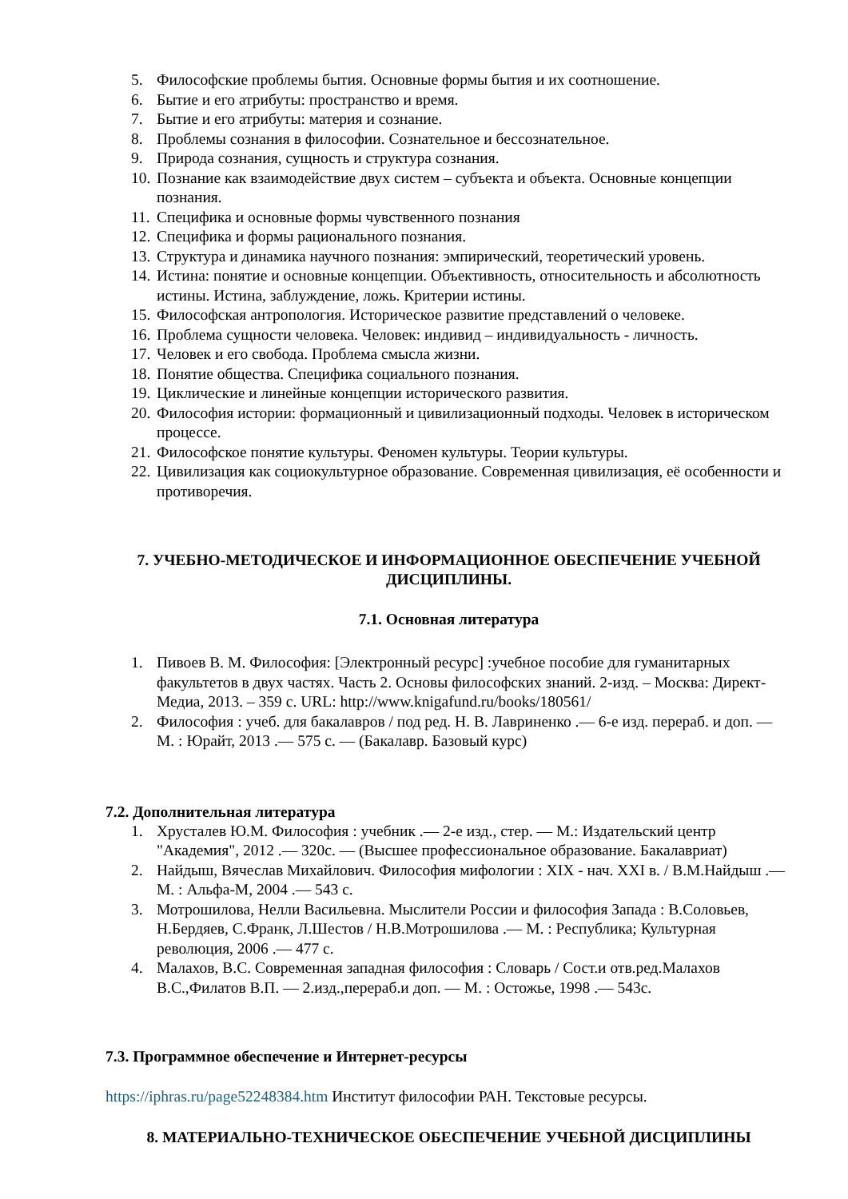5. Философские проблемы бытия. Основные формы бытия и их соотношение.
6. Бытие и его атрибуты: пространство и время.
7. Бытие и его атрибуты: материя и сознание.
8. Проблемы сознания в философии. Сознательное и бессознательное.
9. Природа сознания, сущность и структура сознания.
10. Познание как взаимодействие двух систем – субъекта и объекта. Основные концепции познания.
11. Специфика и основные формы чувственного познания
12. Специфика и формы рационального познания.
13. Структура и динамика научного познания: эмпирический, теоретический уровень.
14. Истина: понятие и основные концепции. Объективность, относительность и абсолютность истины. Истина, заблуждение, ложь. Критерии истины.
15. Философская антропология. Историческое развитие представлений о человеке.
16. Проблема сущности человека. Человек: индивид – индивидуальность - личность.
17. Человек и его свобода. Проблема смысла жизни.
18. Понятие общества. Специфика социального познания.
19. Циклические и линейные концепции исторического развития.
20. Философия истории: формационный и цивилизационный подходы. Человек в историческом процессе.
21. Философское понятие культуры. Феномен культуры. Теории культуры.
22. Цивилизация как социокультурное образование. Современная цивилизация, её особенности и противоречия.
7. УЧЕБНО-МЕТОДИЧЕСКОЕ И ИНФОРМАЦИОННОЕ ОБЕСПЕЧЕНИЕ УЧЕБНОЙ ДИСЦИПЛИНЫ.
7.1. Основная литература
1. Пивоев В. М. Философия: [Электронный ресурс] :учебное пособие для гуманитарных факультетов в двух частях. Часть 2. Основы философских знаний. 2-изд. – Москва: Директ-Медиа, 2013. – 359 с. URL: http://www.knigafund.ru/books/180561/
2. Философия : учеб. для бакалавров / под ред. Н. В. Лавриненко .— 6-е изд. перераб. и доп. — М. : Юрайт, 2013 .— 575 с. — (Бакалавр. Базовый курс)
7.2. Дополнительная литература
1. Хрусталев Ю.М. Философия : учебник .— 2-е изд., стер. — М.: Издательский центр "Академия", 2012 .— 320с. — (Высшее профессиональное образование. Бакалавриат)
2. Найдыш, Вячеслав Михайлович. Философия мифологии : XIX - нач. XXI в. / В.М.Найдыш .— М. : Альфа-М, 2004 .— 543 с.
3. Мотрошилова, Нелли Васильевна. Мыслители России и философия Запада : В.Соловьев, Н.Бердяев, С.Франк, Л.Шестов / Н.В.Мотрошилова .— М. : Республика; Культурная революция, 2006 .— 477 с.
4. Малахов, В.С. Современная западная философия : Словарь / Сост.и отв.ред.Малахов В.С.,Филатов В.П. — 2.изд.,перераб.и доп. — М. : Остожье, 1998 .— 543с.
7.3. Программное обеспечение и Интернет-ресурсы
https://iphras.ru/page52248384.htm Институт философии РАН. Текстовые ресурсы.
8. МАТЕРИАЛЬНО-ТЕХНИЧЕСКОЕ ОБЕСПЕЧЕНИЕ УЧЕБНОЙ ДИСЦИПЛИНЫ